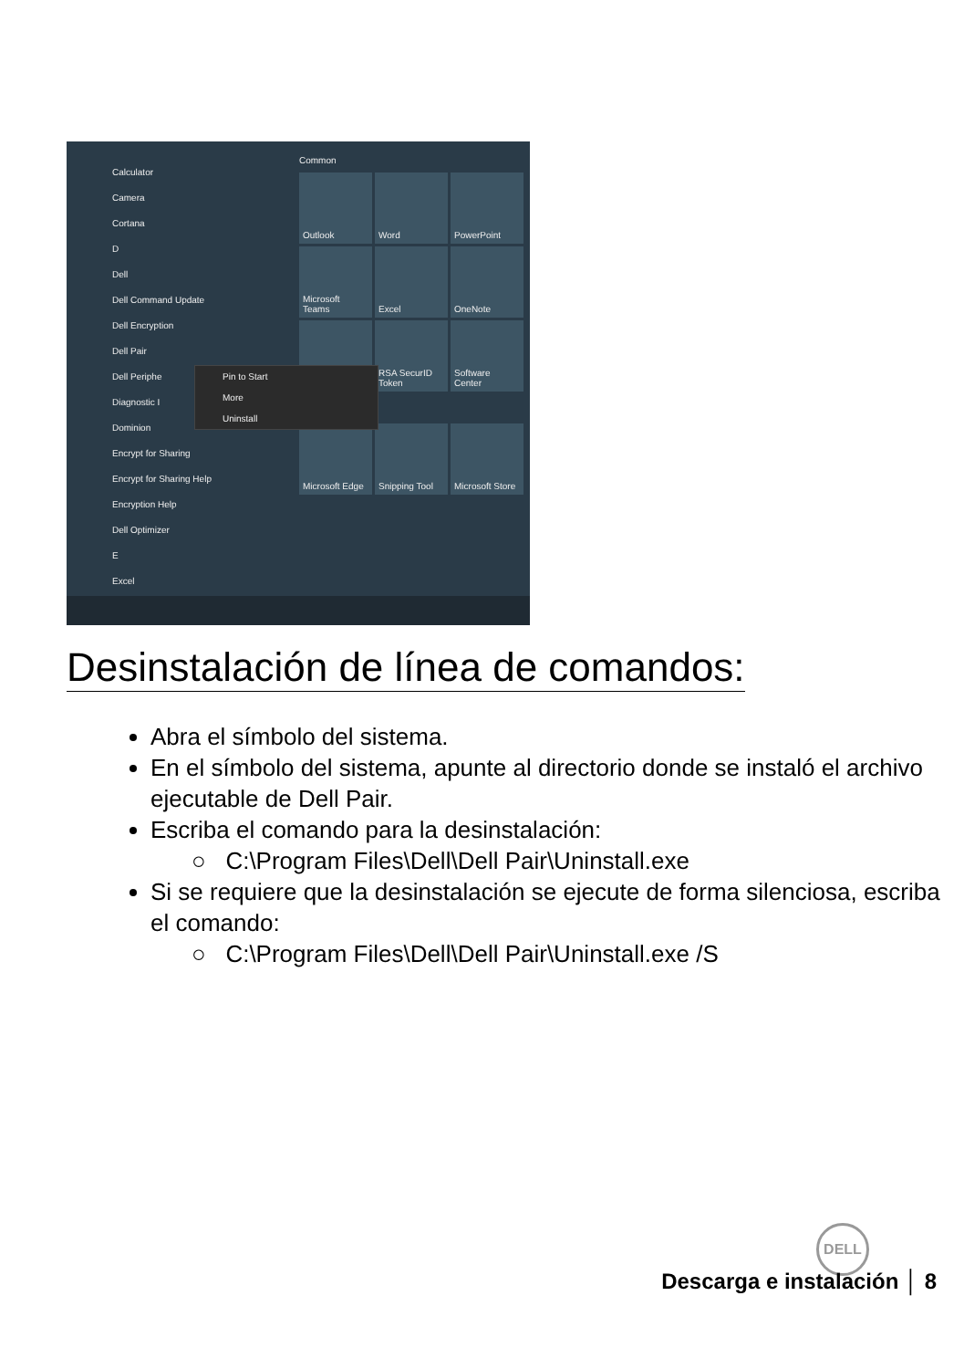Calculator
Camera
Cortana
D
Dell
Dell Command Update
Dell Encryption
Dell Pair
Dell Periphe
Diagnostic I
Dominion
Encrypt for Sharing
Encrypt for Sharing Help
Encryption Help
Dell Optimizer
E
Excel
Common
Outlook
Word
PowerPoint
Microsoft Teams
Excel
OneNote
RSA SecurID Token
Software Center
Microsoft Edge
Snipping Tool
Microsoft Store
Pin to Start
More
Uninstall
Desinstalación de línea de comandos:
Abra el símbolo del sistema.
En el símbolo del sistema, apunte al directorio donde se instaló el archivo ejecutable de Dell Pair.
Escriba el comando para la desinstalación:
○ C:\Program Files\Dell\Dell Pair\Uninstall.exe
Si se requiere que la desinstalación se ejecute de forma silenciosa, escriba el comando:
○ C:\Program Files\Dell\Dell Pair\Uninstall.exe /S
DELL
Descarga e instalación │ 8